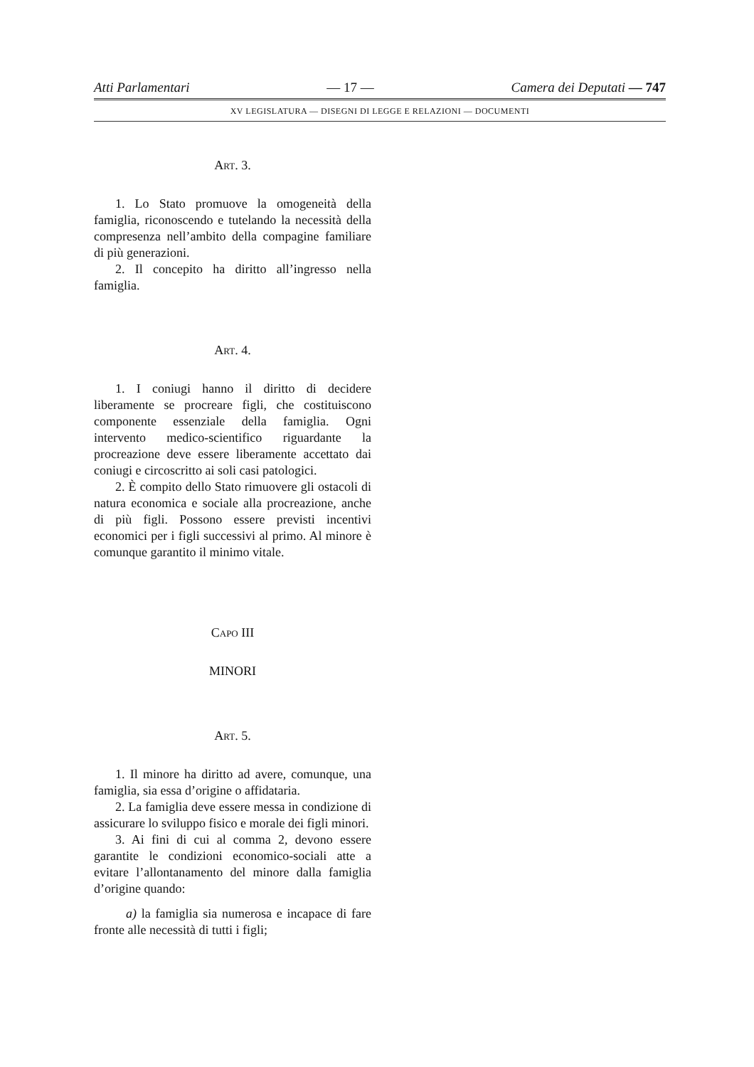Atti Parlamentari — 17 — Camera dei Deputati — 747
XV LEGISLATURA — DISEGNI DI LEGGE E RELAZIONI — DOCUMENTI
ART. 3.
1. Lo Stato promuove la omogeneità della famiglia, riconoscendo e tutelando la necessità della compresenza nell’ambito della compagine familiare di più generazioni.
2. Il concepito ha diritto all’ingresso nella famiglia.
ART. 4.
1. I coniugi hanno il diritto di decidere liberamente se procreare figli, che costituiscono componente essenziale della famiglia. Ogni intervento medico-scientifico riguardante la procreazione deve essere liberamente accettato dai coniugi e circoscritto ai soli casi patologici.
2. È compito dello Stato rimuovere gli ostacoli di natura economica e sociale alla procreazione, anche di più figli. Possono essere previsti incentivi economici per i figli successivi al primo. Al minore è comunque garantito il minimo vitale.
CAPO III
MINORI
ART. 5.
1. Il minore ha diritto ad avere, comunque, una famiglia, sia essa d’origine o affidataria.
2. La famiglia deve essere messa in condizione di assicurare lo sviluppo fisico e morale dei figli minori.
3. Ai fini di cui al comma 2, devono essere garantite le condizioni economico-sociali atte a evitare l’allontanamento del minore dalla famiglia d’origine quando:
a) la famiglia sia numerosa e incapace di fare fronte alle necessità di tutti i figli;